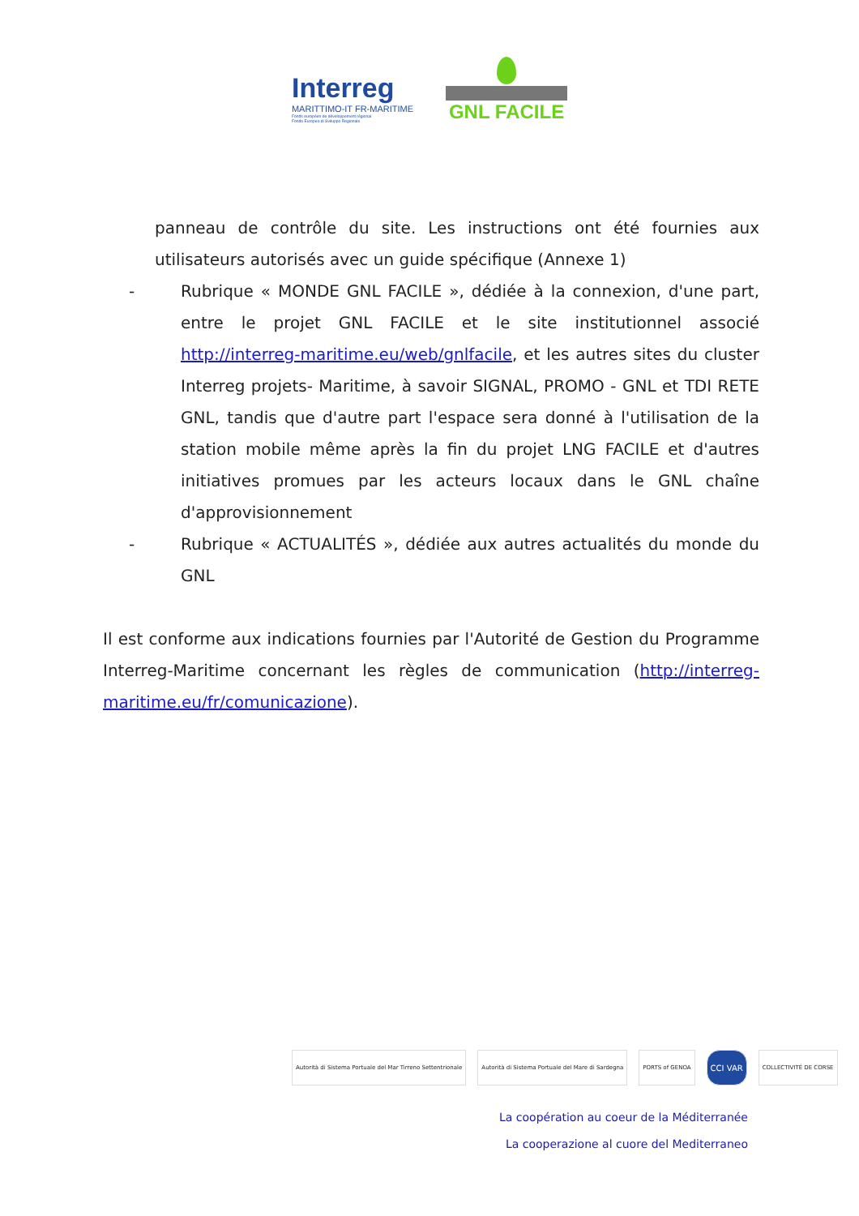Interreg
MARITTIMO-IT FR-MARITIME
Fonds européen de développement régional
Fondo Europeo di Sviluppo Regionale
GNL FACILE
panneau de contrôle du site. Les instructions ont été fournies aux utilisateurs autorisés avec un guide spécifique (Annexe 1)
- Rubrique « MONDE GNL FACILE », dédiée à la connexion, d'une part, entre le projet GNL FACILE et le site institutionnel associé http://interreg-maritime.eu/web/gnlfacile, et les autres sites du cluster Interreg projets- Maritime, à savoir SIGNAL, PROMO - GNL et TDI RETE GNL, tandis que d'autre part l'espace sera donné à l'utilisation de la station mobile même après la fin du projet LNG FACILE et d'autres initiatives promues par les acteurs locaux dans le GNL chaîne d'approvisionnement
- Rubrique « ACTUALITÉS », dédiée aux autres actualités du monde du GNL
Il est conforme aux indications fournies par l'Autorité de Gestion du Programme Interreg-Maritime concernant les règles de communication (http://interreg-maritime.eu/fr/comunicazione).
Autorità di Sistema Portuale del Mar Tirreno Settentrionale
Autorità di Sistema Portuale del Mare di Sardegna
PORTS of GENOA
CCI VAR
COLLECTIVITÉ DE CORSE
La coopération au coeur de la Méditerranée
La cooperazione al cuore del Mediterraneo